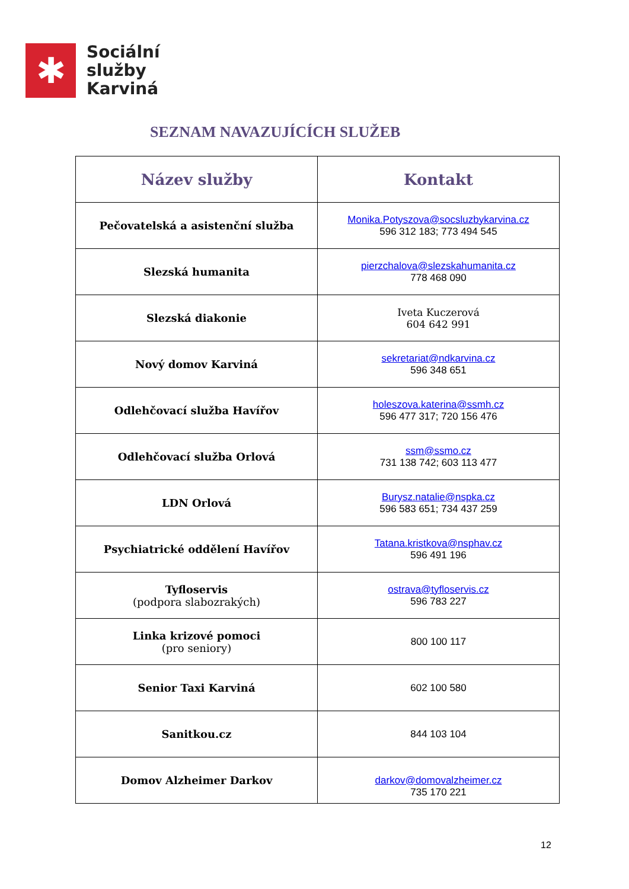✱
Sociální
služby
Karviná
SEZNAM NAVAZUJÍCÍCH SLUŽEB
| Název služby | Kontakt |
| --- | --- |
| Pečovatelská a asistenční služba | Monika.Potyszova@socsluzbykarvina.cz 596 312 183; 773 494 545 |
| Slezská humanita | pierzchalova@slezskahumanita.cz 778 468 090 |
| Slezská diakonie | Iveta Kuczerová 604 642 991 |
| Nový domov Karviná | sekretariat@ndkarvina.cz 596 348 651 |
| Odlehčovací služba Havířov | holeszova.katerina@ssmh.cz 596 477 317; 720 156 476 |
| Odlehčovací služba Orlová | ssm@ssmo.cz 731 138 742; 603 113 477 |
| LDN Orlová | Burysz.natalie@nspka.cz 596 583 651; 734 437 259 |
| Psychiatrické oddělení Havířov | Tatana.kristkova@nsphav.cz 596 491 196 |
| Tyfloservis (podpora slabozrakých) | ostrava@tyfloservis.cz 596 783 227 |
| Linka krizové pomoci (pro seniory) | 800 100 117 |
| Senior Taxi Karviná | 602 100 580 |
| Sanitkou.cz | 844 103 104 |
| Domov Alzheimer Darkov | darkov@domovalzheimer.cz 735 170 221 |
12